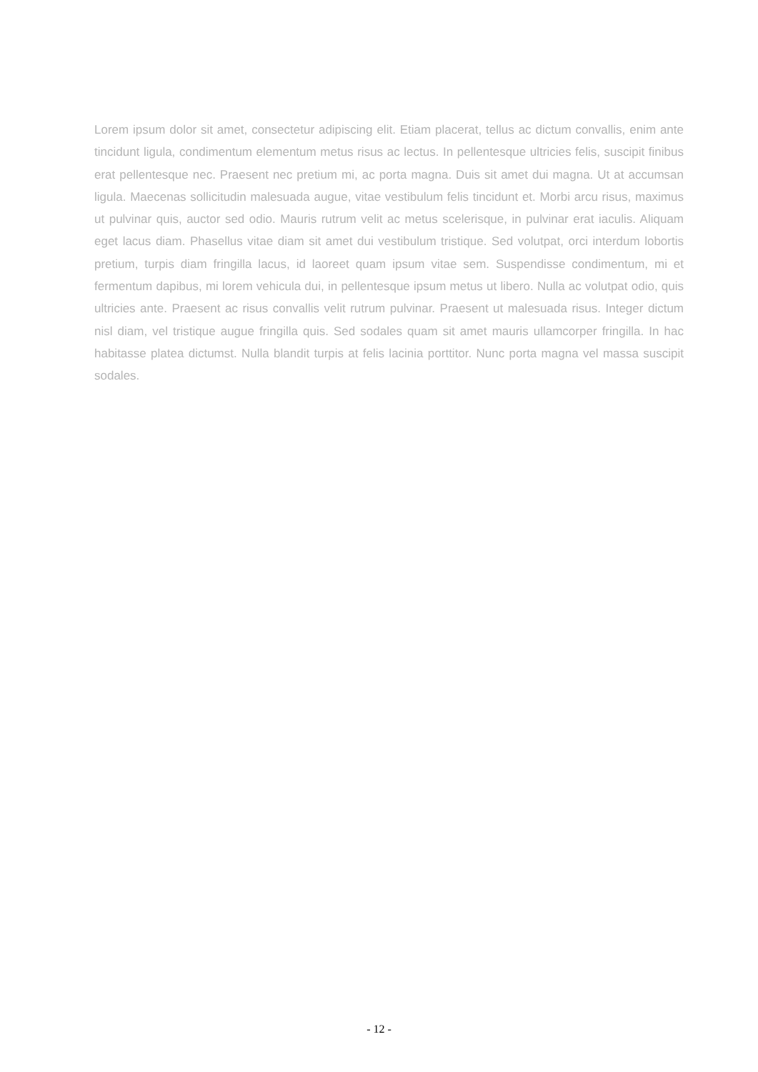Lorem ipsum dolor sit amet, consectetur adipiscing elit. Etiam placerat, tellus ac dictum convallis, enim ante tincidunt ligula, condimentum elementum metus risus ac lectus. In pellentesque ultricies felis, suscipit finibus erat pellentesque nec. Praesent nec pretium mi, ac porta magna. Duis sit amet dui magna. Ut at accumsan ligula. Maecenas sollicitudin malesuada augue, vitae vestibulum felis tincidunt et. Morbi arcu risus, maximus ut pulvinar quis, auctor sed odio. Mauris rutrum velit ac metus scelerisque, in pulvinar erat iaculis. Aliquam eget lacus diam. Phasellus vitae diam sit amet dui vestibulum tristique. Sed volutpat, orci interdum lobortis pretium, turpis diam fringilla lacus, id laoreet quam ipsum vitae sem. Suspendisse condimentum, mi et fermentum dapibus, mi lorem vehicula dui, in pellentesque ipsum metus ut libero. Nulla ac volutpat odio, quis ultricies ante. Praesent ac risus convallis velit rutrum pulvinar. Praesent ut malesuada risus. Integer dictum nisl diam, vel tristique augue fringilla quis. Sed sodales quam sit amet mauris ullamcorper fringilla. In hac habitasse platea dictumst. Nulla blandit turpis at felis lacinia porttitor. Nunc porta magna vel massa suscipit sodales.
- 12 -